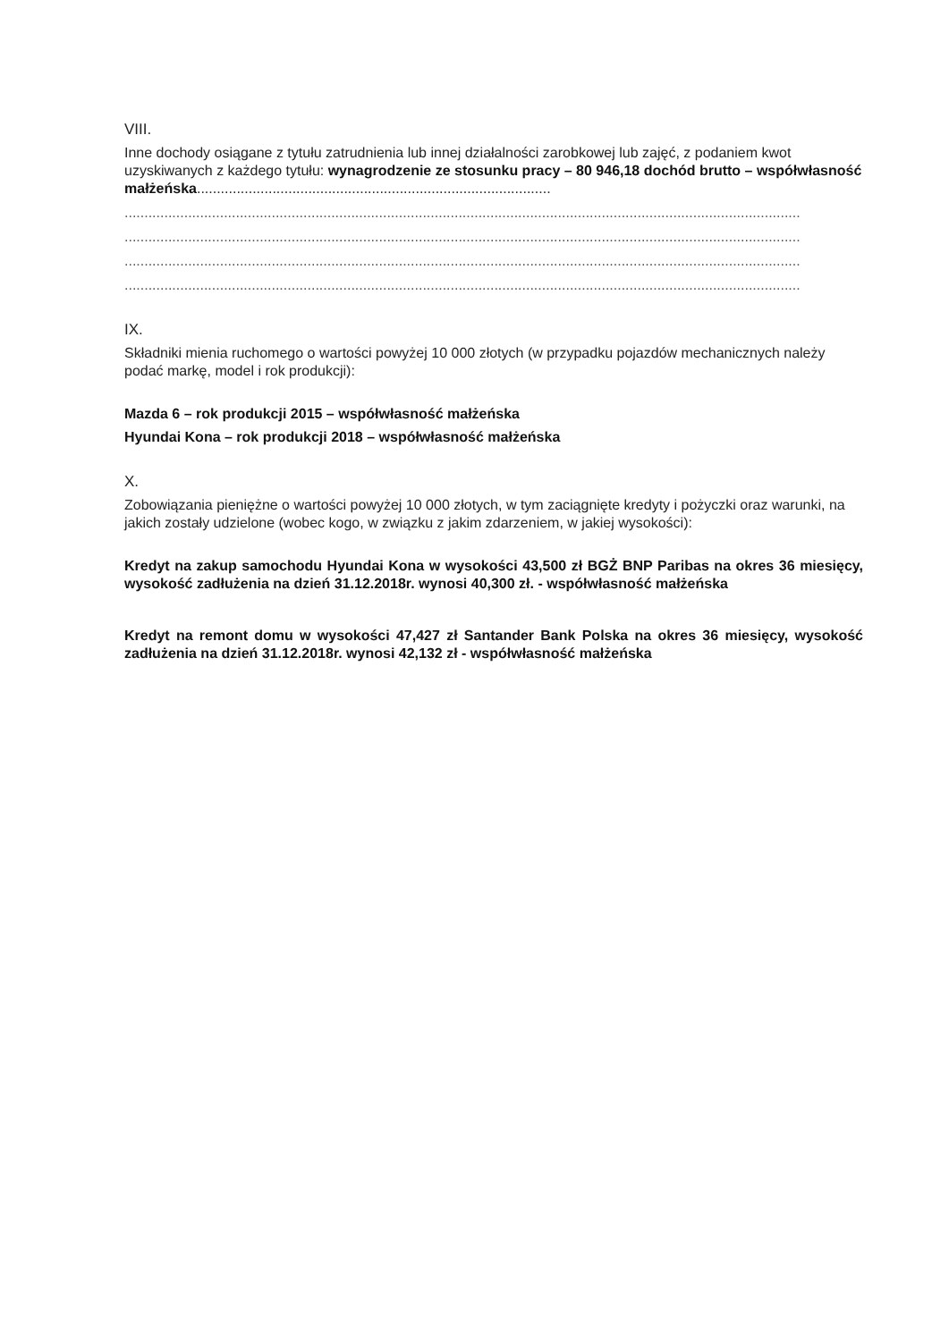VIII.
Inne dochody osiągane z tytułu zatrudnienia lub innej działalności zarobkowej lub zajęć, z podaniem kwot uzyskiwanych z każdego tytułu: wynagrodzenie ze stosunku pracy – 80 946,18 dochód brutto – współwłasność małżeńska.........................................................................................
..........................................................................................................................................................................
..........................................................................................................................................................................
..........................................................................................................................................................................
..........................................................................................................................................................................
IX.
Składniki mienia ruchomego o wartości powyżej 10 000 złotych (w przypadku pojazdów mechanicznych należy podać markę, model i rok produkcji):
Mazda 6 – rok produkcji 2015 – współwłasność małżeńska
Hyundai Kona – rok produkcji 2018 – współwłasność małżeńska
X.
Zobowiązania pieniężne o wartości powyżej 10 000 złotych, w tym zaciągnięte kredyty i pożyczki oraz warunki, na jakich zostały udzielone (wobec kogo, w związku z jakim zdarzeniem, w jakiej wysokości):
Kredyt na zakup samochodu Hyundai Kona w wysokości 43,500 zł BGŻ BNP Paribas na okres 36 miesięcy, wysokość zadłużenia na dzień 31.12.2018r. wynosi 40,300 zł. - współwłasność małżeńska
Kredyt na remont domu w wysokości 47,427 zł Santander Bank Polska na okres 36 miesięcy, wysokość zadłużenia na dzień 31.12.2018r. wynosi 42,132 zł - współwłasność małżeńska